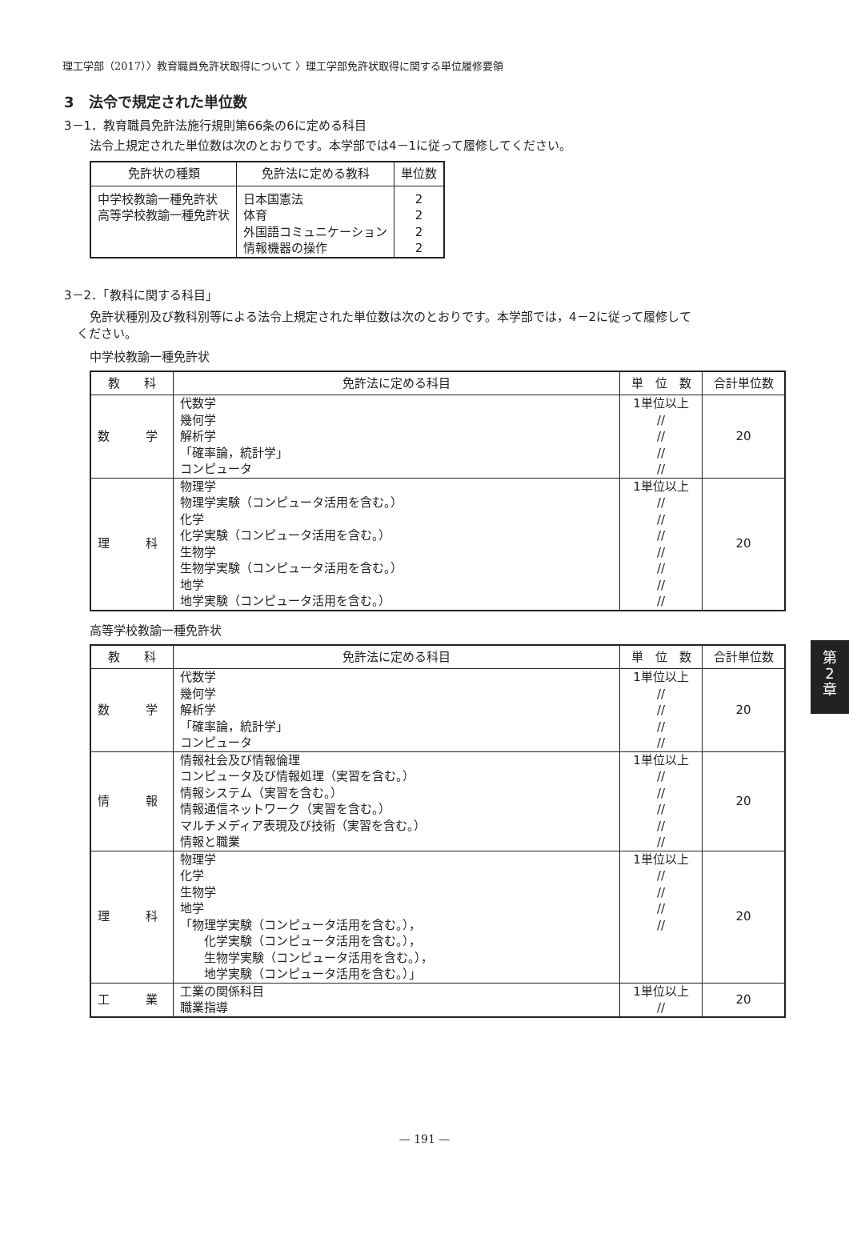理工学部（2017）〉教育職員免許状取得について 〉理工学部免許状取得に関する単位履修要領
3　法令で規定された単位数
3－1．教育職員免許法施行規則第66条の6に定める科目
法令上規定された単位数は次のとおりです。本学部では4－1に従って履修してください。
| 免許状の種類 | 免許法に定める教科 | 単位数 |
| --- | --- | --- |
| 中学校教諭一種免許状 高等学校教諭一種免許状 | 日本国憲法 体育 外国語コミュニケーション 情報機器の操作 | 2 2 2 2 |
3－2．「教科に関する科目」
免許状種別及び教科別等による法令上規定された単位数は次のとおりです。本学部では，4－2に従って履修して
ください。
中学校教諭一種免許状
| 教 科 | 免許法に定める科目 | 単 位 数 | 合計単位数 |
| --- | --- | --- | --- |
| 数 学 | 代数学 幾何学 解析学 「確率論，統計学」 コンピュータ | 1単位以上 // // // // | 20 |
| 理 科 | 物理学 物理学実験（コンピュータ活用を含む。） 化学 化学実験（コンピュータ活用を含む。） 生物学 生物学実験（コンピュータ活用を含む。） 地学 地学実験（コンピュータ活用を含む。） | 1単位以上 // // // // // // // | 20 |
高等学校教諭一種免許状
| 教 科 | 免許法に定める科目 | 単 位 数 | 合計単位数 |
| --- | --- | --- | --- |
| 数 学 | 代数学 幾何学 解析学 「確率論，統計学」 コンピュータ | 1単位以上 // // // // | 20 |
| 情 報 | 情報社会及び情報倫理 コンピュータ及び情報処理（実習を含む。） 情報システム（実習を含む。） 情報通信ネットワーク（実習を含む。） マルチメディア表現及び技術（実習を含む。） 情報と職業 | 1単位以上 // // // // // | 20 |
| 理 科 | 物理学 化学 生物学 地学 「物理学実験（コンピュータ活用を含む。）， 化学実験（コンピュータ活用を含む。）， 生物学実験（コンピュータ活用を含む。）， 地学実験（コンピュータ活用を含む。）」 | 1単位以上 // // // // | 20 |
| 工 業 | 工業の関係科目 職業指導 | 1単位以上 // | 20 |
第
2
章
— 191 —